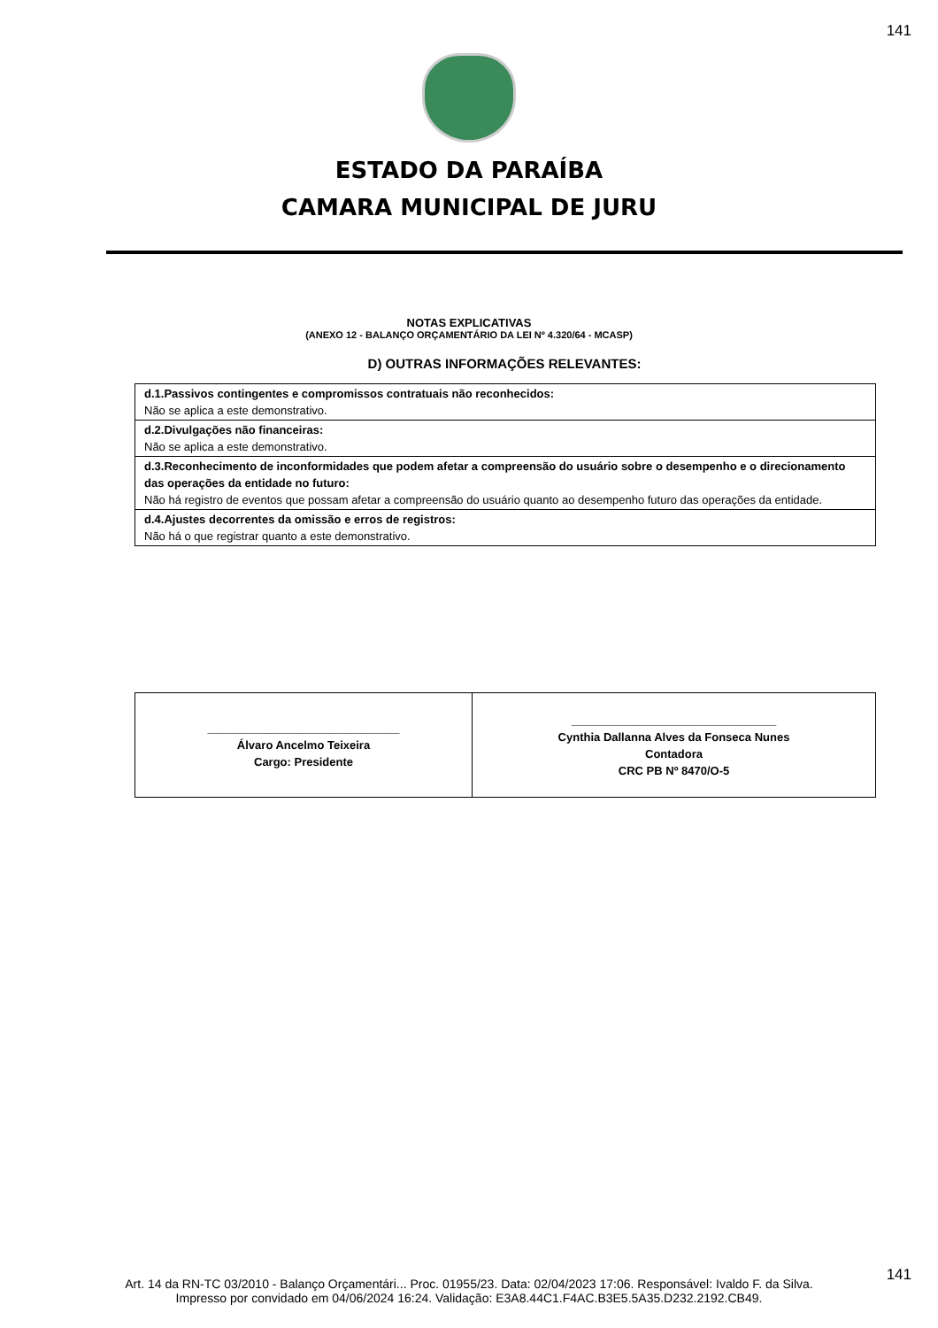141
ESTADO DA PARAÍBA
CAMARA MUNICIPAL DE JURU
NOTAS EXPLICATIVAS
(ANEXO 12 - BALANÇO ORÇAMENTÁRIO DA LEI Nº 4.320/64 - MCASP)
D) OUTRAS INFORMAÇÕES RELEVANTES:
| d.1.Passivos contingentes e compromissos contratuais não reconhecidos: Não se aplica a este demonstrativo. |
| d.2.Divulgações não financeiras: Não se aplica a este demonstrativo. |
| d.3.Reconhecimento de inconformidades que podem afetar a compreensão do usuário sobre o desempenho e o direcionamento das operações da entidade no futuro: Não há registro de eventos que possam afetar a compreensão do usuário quanto ao desempenho futuro das operações da entidade. |
| d.4.Ajustes decorrentes da omissão e erros de registros: Não há o que registrar quanto a este demonstrativo. |
| ______________________________ Álvaro Ancelmo Teixeira Cargo: Presidente | ________________________________ Cynthia Dallanna Alves da Fonseca Nunes Contadora CRC PB Nº 8470/O-5 |
141
Art. 14 da RN-TC 03/2010 - Balanço Orçamentári... Proc. 01955/23. Data: 02/04/2023 17:06. Responsável: Ivaldo F. da Silva.
Impresso por convidado em 04/06/2024 16:24. Validação: E3A8.44C1.F4AC.B3E5.5A35.D232.2192.CB49.